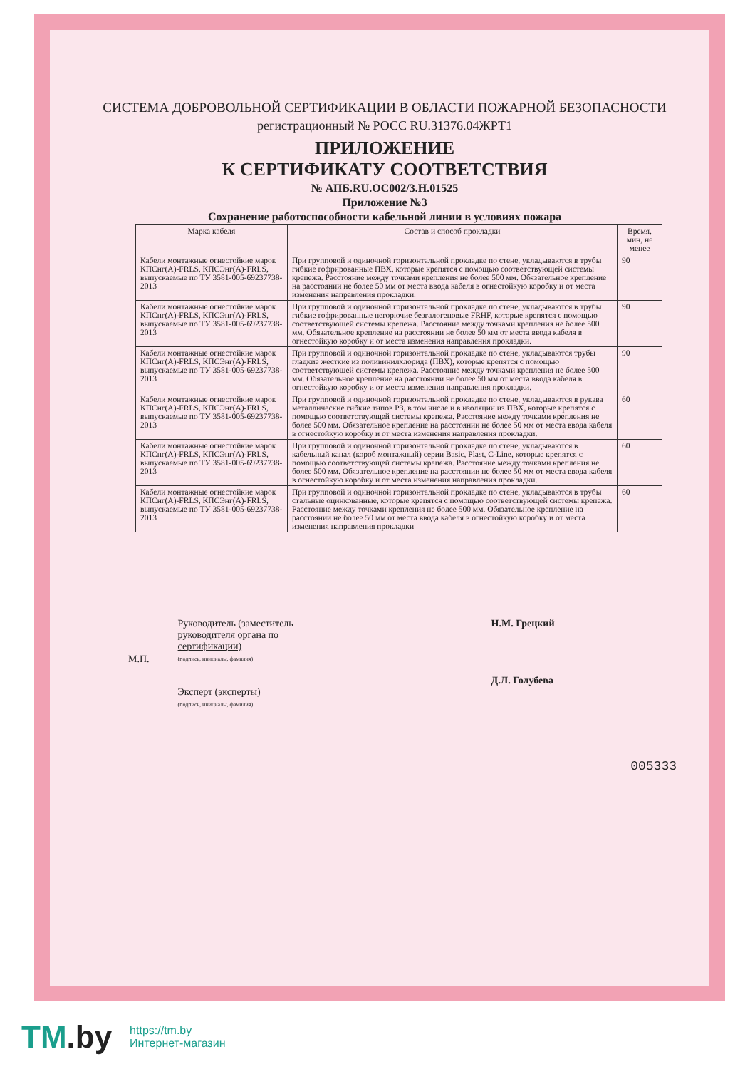СИСТЕМА ДОБРОВОЛЬНОЙ СЕРТИФИКАЦИИ В ОБЛАСТИ ПОЖАРНОЙ БЕЗОПАСНОСТИ
регистрационный № РОСС RU.31376.04ЖРТ1
ПРИЛОЖЕНИЕ
К СЕРТИФИКАТУ СООТВЕТСТВИЯ
№ АПБ.RU.ОС002/3.Н.01525
Приложение №3
Сохранение работоспособности кабельной линии в условиях пожара
| Марка кабеля | Состав и способ прокладки | Время, мин, не менее |
| --- | --- | --- |
| Кабели монтажные огнестойкие марок КПСнг(А)-FRLS, КПСЭнг(А)-FRLS, выпускаемые по ТУ 3581-005-69237738-2013 | При групповой и одиночной горизонтальной прокладке по стене, укладываются в трубы гибкие гофрированные ПВХ, которые крепятся с помощью соответствующей системы крепежа. Расстояние между точками крепления не более 500 мм. Обязательное крепление на расстоянии не более 50 мм от места ввода кабеля в огнестойкую коробку и от места изменения направления прокладки. | 90 |
| Кабели монтажные огнестойкие марок КПСнг(А)-FRLS, КПСЭнг(А)-FRLS, выпускаемые по ТУ 3581-005-69237738-2013 | При групповой и одиночной горизонтальной прокладке по стене, укладываются в трубы гибкие гофрированные негорючие безгалогеновые FRHF, которые крепятся с помощью соответствующей системы крепежа. Расстояние между точками крепления не более 500 мм. Обязательное крепление на расстоянии не более 50 мм от места ввода кабеля в огнестойкую коробку и от места изменения направления прокладки. | 90 |
| Кабели монтажные огнестойкие марок КПСнг(А)-FRLS, КПСЭнг(А)-FRLS, выпускаемые по ТУ 3581-005-69237738-2013 | При групповой и одиночной горизонтальной прокладке по стене, укладываются трубы гладкие жесткие из поливинилхлорида (ПВХ), которые крепятся с помощью соответствующей системы крепежа. Расстояние между точками крепления не более 500 мм. Обязательное крепление на расстоянии не более 50 мм от места ввода кабеля в огнестойкую коробку и от места изменения направления прокладки. | 90 |
| Кабели монтажные огнестойкие марок КПСнг(А)-FRLS, КПСЭнг(А)-FRLS, выпускаемые по ТУ 3581-005-69237738-2013 | При групповой и одиночной горизонтальной прокладке по стене, укладываются в рукава металлические гибкие типов РЗ, в том числе и в изоляции из ПВХ, которые крепятся с помощью соответствующей системы крепежа. Расстояние между точками крепления не более 500 мм. Обязательное крепление на расстоянии не более 50 мм от места ввода кабеля в огнестойкую коробку и от места изменения направления прокладки. | 60 |
| Кабели монтажные огнестойкие марок КПСнг(А)-FRLS, КПСЭнг(А)-FRLS, выпускаемые по ТУ 3581-005-69237738-2013 | При групповой и одиночной горизонтальной прокладке по стене, укладываются в кабельный канал (короб монтажный) серии Basic, Plast, C-Line, которые крепятся с помощью соответствующей системы крепежа. Расстояние между точками крепления не более 500 мм. Обязательное крепление на расстоянии не более 50 мм от места ввода кабеля в огнестойкую коробку и от места изменения направления прокладки. | 60 |
| Кабели монтажные огнестойкие марок КПСнг(А)-FRLS, КПСЭнг(А)-FRLS, выпускаемые по ТУ 3581-005-69237738-2013 | При групповой и одиночной горизонтальной прокладке по стене, укладываются в трубы стальные оцинкованные, которые крепятся с помощью соответствующей системы крепежа. Расстояние между точками крепления не более 500 мм. Обязательное крепление на расстоянии не более 50 мм от места ввода кабеля в огнестойкую коробку и от места изменения направления прокладки | 60 |
М.П.
Руководитель (заместитель руководителя органа по сертификации)
(подпись, инициалы, фамилия)
Эксперт (эксперты)
(подпись, инициалы, фамилия)
Н.М. Грецкий
Д.Л. Голубева
005333
TM.by
https://tm.by
Интернет-магазин